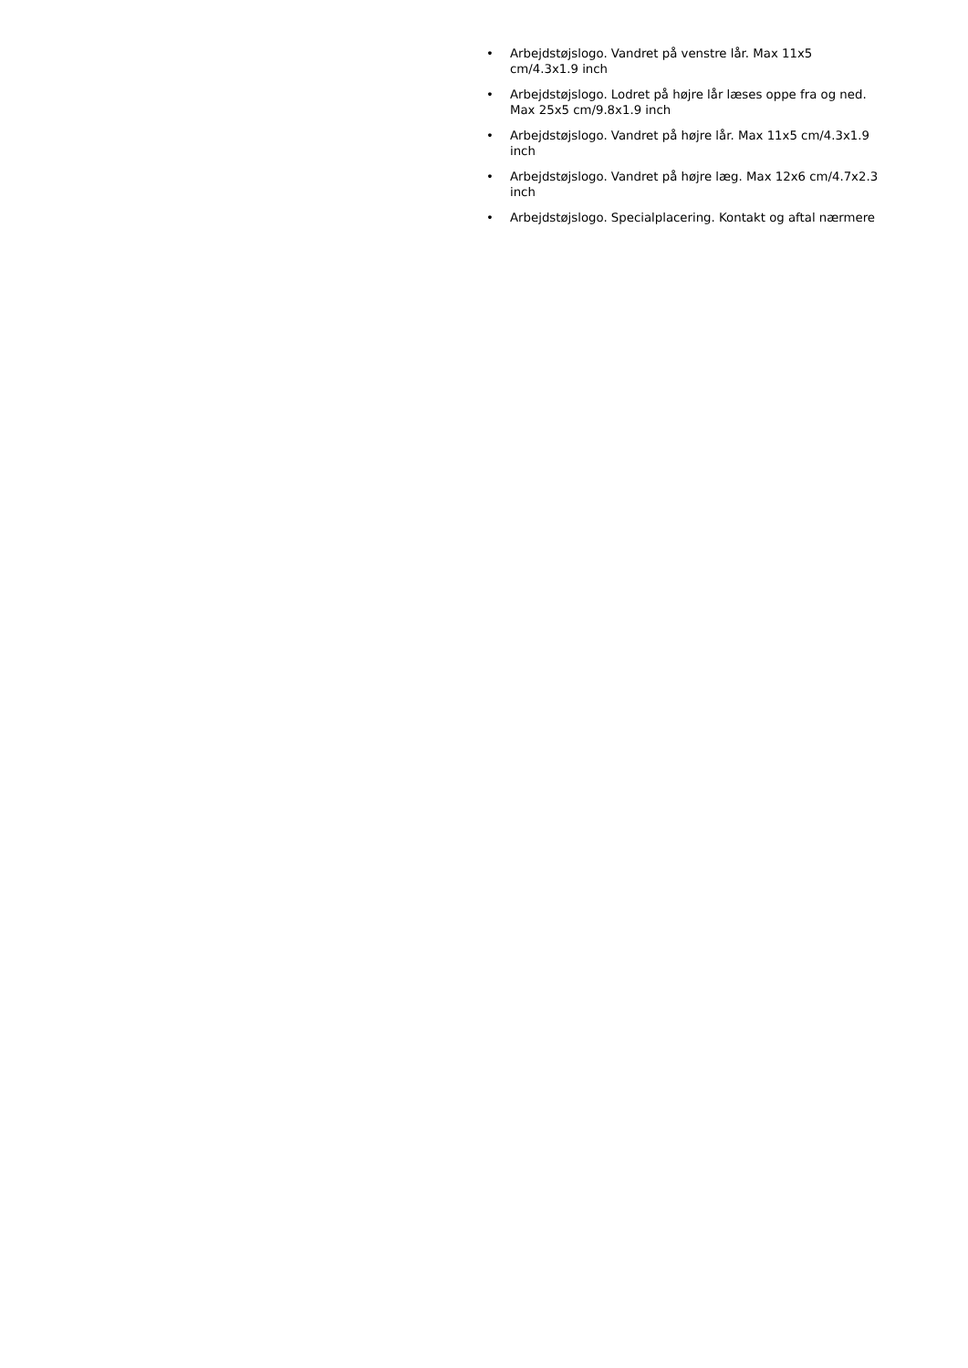• Arbejdstøjslogo. Vandret på venstre lår. Max 11x5 cm/4.3x1.9 inch
• Arbejdstøjslogo. Lodret på højre lår læses oppe fra og ned. Max 25x5 cm/9.8x1.9 inch
• Arbejdstøjslogo. Vandret på højre lår. Max 11x5 cm/4.3x1.9 inch
• Arbejdstøjslogo. Vandret på højre læg. Max 12x6 cm/4.7x2.3 inch
• Arbejdstøjslogo. Specialplacering. Kontakt og aftal nærmere